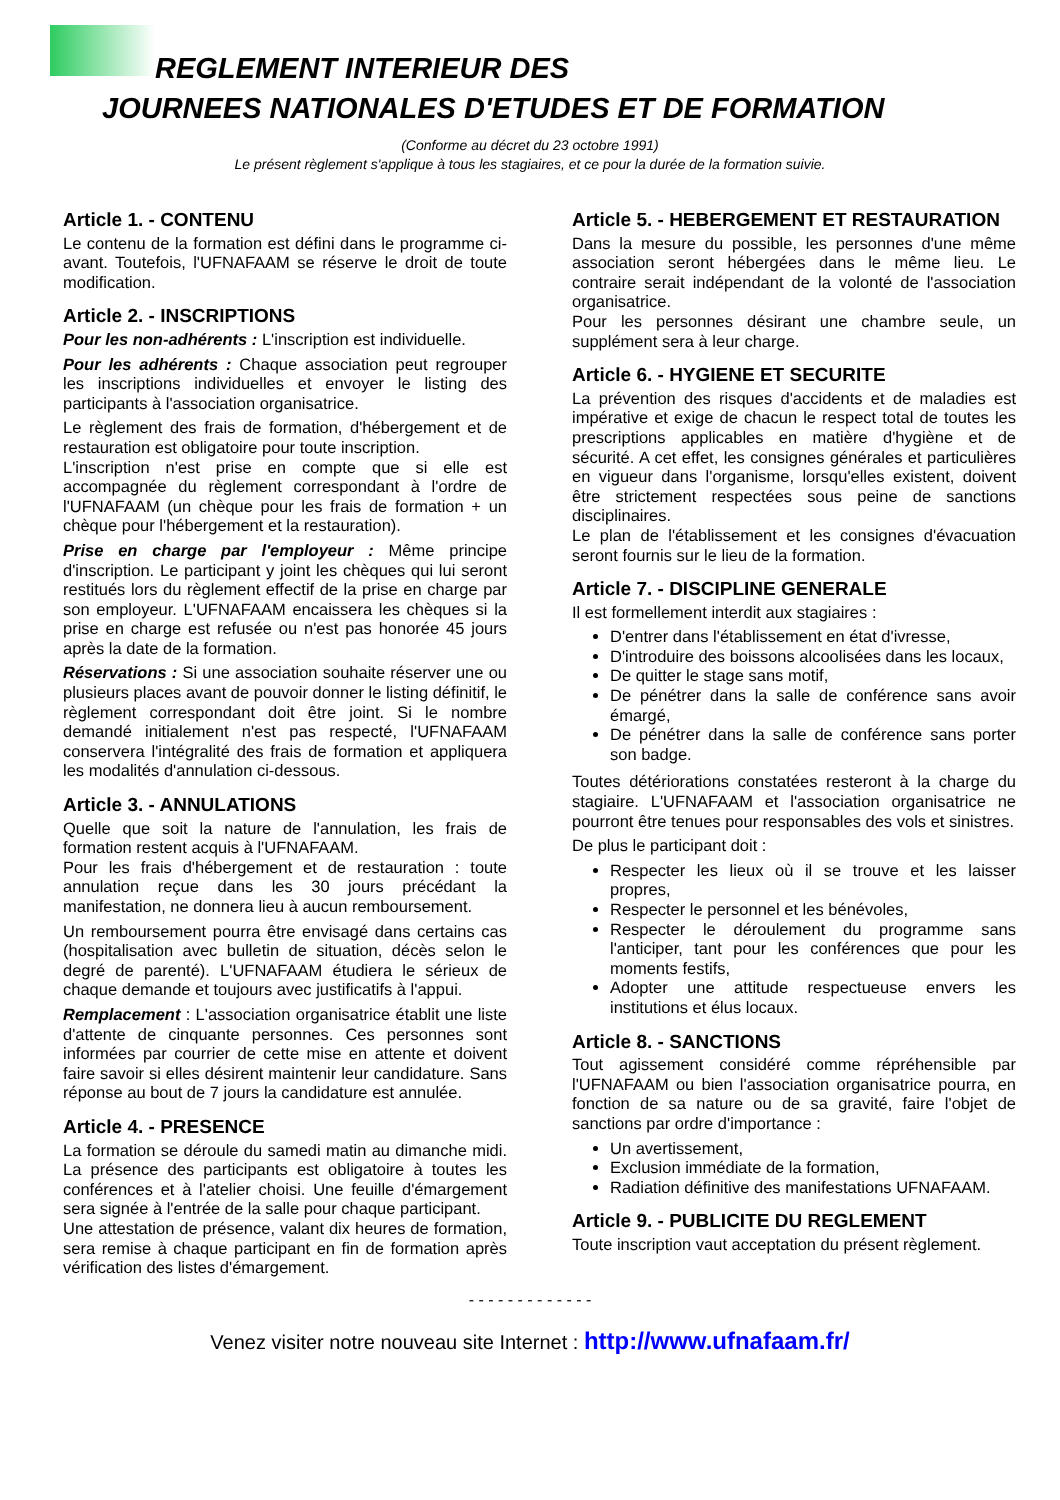REGLEMENT INTERIEUR DES
JOURNEES NATIONALES D'ETUDES ET DE FORMATION
(Conforme au décret du 23 octobre 1991)
Le présent règlement s'applique à tous les stagiaires, et ce pour la durée de la formation suivie.
Article 1. - CONTENU
Le contenu de la formation est défini dans le programme ci-avant. Toutefois, l'UFNAFAAM se réserve le droit de toute modification.
Article 2. - INSCRIPTIONS
Pour les non-adhérents : L'inscription est individuelle.
Pour les adhérents : Chaque association peut regrouper les inscriptions individuelles et envoyer le listing des participants à l'association organisatrice.
Le règlement des frais de formation, d'hébergement et de restauration est obligatoire pour toute inscription.
L'inscription n'est prise en compte que si elle est accompagnée du règlement correspondant à l'ordre de l'UFNAFAAM (un chèque pour les frais de formation + un chèque pour l'hébergement et la restauration).
Prise en charge par l'employeur : Même principe d'inscription. Le participant y joint les chèques qui lui seront restitués lors du règlement effectif de la prise en charge par son employeur. L'UFNAFAAM encaissera les chèques si la prise en charge est refusée ou n'est pas honorée 45 jours après la date de la formation.
Réservations : Si une association souhaite réserver une ou plusieurs places avant de pouvoir donner le listing définitif, le règlement correspondant doit être joint. Si le nombre demandé initialement n'est pas respecté, l'UFNAFAAM conservera l'intégralité des frais de formation et appliquera les modalités d'annulation ci-dessous.
Article 3. - ANNULATIONS
Quelle que soit la nature de l'annulation, les frais de formation restent acquis à l'UFNAFAAM.
Pour les frais d'hébergement et de restauration : toute annulation reçue dans les 30 jours précédant la manifestation, ne donnera lieu à aucun remboursement.
Un remboursement pourra être envisagé dans certains cas (hospitalisation avec bulletin de situation, décès selon le degré de parenté). L'UFNAFAAM étudiera le sérieux de chaque demande et toujours avec justificatifs à l'appui.
Remplacement : L'association organisatrice établit une liste d'attente de cinquante personnes. Ces personnes sont informées par courrier de cette mise en attente et doivent faire savoir si elles désirent maintenir leur candidature. Sans réponse au bout de 7 jours la candidature est annulée.
Article 4. - PRESENCE
La formation se déroule du samedi matin au dimanche midi. La présence des participants est obligatoire à toutes les conférences et à l'atelier choisi. Une feuille d'émargement sera signée à l'entrée de la salle pour chaque participant.
Une attestation de présence, valant dix heures de formation, sera remise à chaque participant en fin de formation après vérification des listes d'émargement.
Article 5. - HEBERGEMENT ET RESTAURATION
Dans la mesure du possible, les personnes d'une même association seront hébergées dans le même lieu. Le contraire serait indépendant de la volonté de l'association organisatrice.
Pour les personnes désirant une chambre seule, un supplément sera à leur charge.
Article 6. - HYGIENE ET SECURITE
La prévention des risques d'accidents et de maladies est impérative et exige de chacun le respect total de toutes les prescriptions applicables en matière d'hygiène et de sécurité. A cet effet, les consignes générales et particulières en vigueur dans l'organisme, lorsqu'elles existent, doivent être strictement respectées sous peine de sanctions disciplinaires.
Le plan de l'établissement et les consignes d'évacuation seront fournis sur le lieu de la formation.
Article 7. - DISCIPLINE GENERALE
Il est formellement interdit aux stagiaires :
D'entrer dans l'établissement en état d'ivresse,
D'introduire des boissons alcoolisées dans les locaux,
De quitter le stage sans motif,
De pénétrer dans la salle de conférence sans avoir émargé,
De pénétrer dans la salle de conférence sans porter son badge.
Toutes détériorations constatées resteront à la charge du stagiaire. L'UFNAFAAM et l'association organisatrice ne pourront être tenues pour responsables des vols et sinistres.
De plus le participant doit :
Respecter les lieux où il se trouve et les laisser propres,
Respecter le personnel et les bénévoles,
Respecter le déroulement du programme sans l'anticiper, tant pour les conférences que pour les moments festifs,
Adopter une attitude respectueuse envers les institutions et élus locaux.
Article 8. - SANCTIONS
Tout agissement considéré comme répréhensible par l'UFNAFAAM ou bien l'association organisatrice pourra, en fonction de sa nature ou de sa gravité, faire l'objet de sanctions par ordre d'importance :
Un avertissement,
Exclusion immédiate de la formation,
Radiation définitive des manifestations UFNAFAAM.
Article 9. - PUBLICITE DU REGLEMENT
Toute inscription vaut acceptation du présent règlement.
- - - - - - - - - - - - -
Venez visiter notre nouveau site Internet : http://www.ufnafaam.fr/